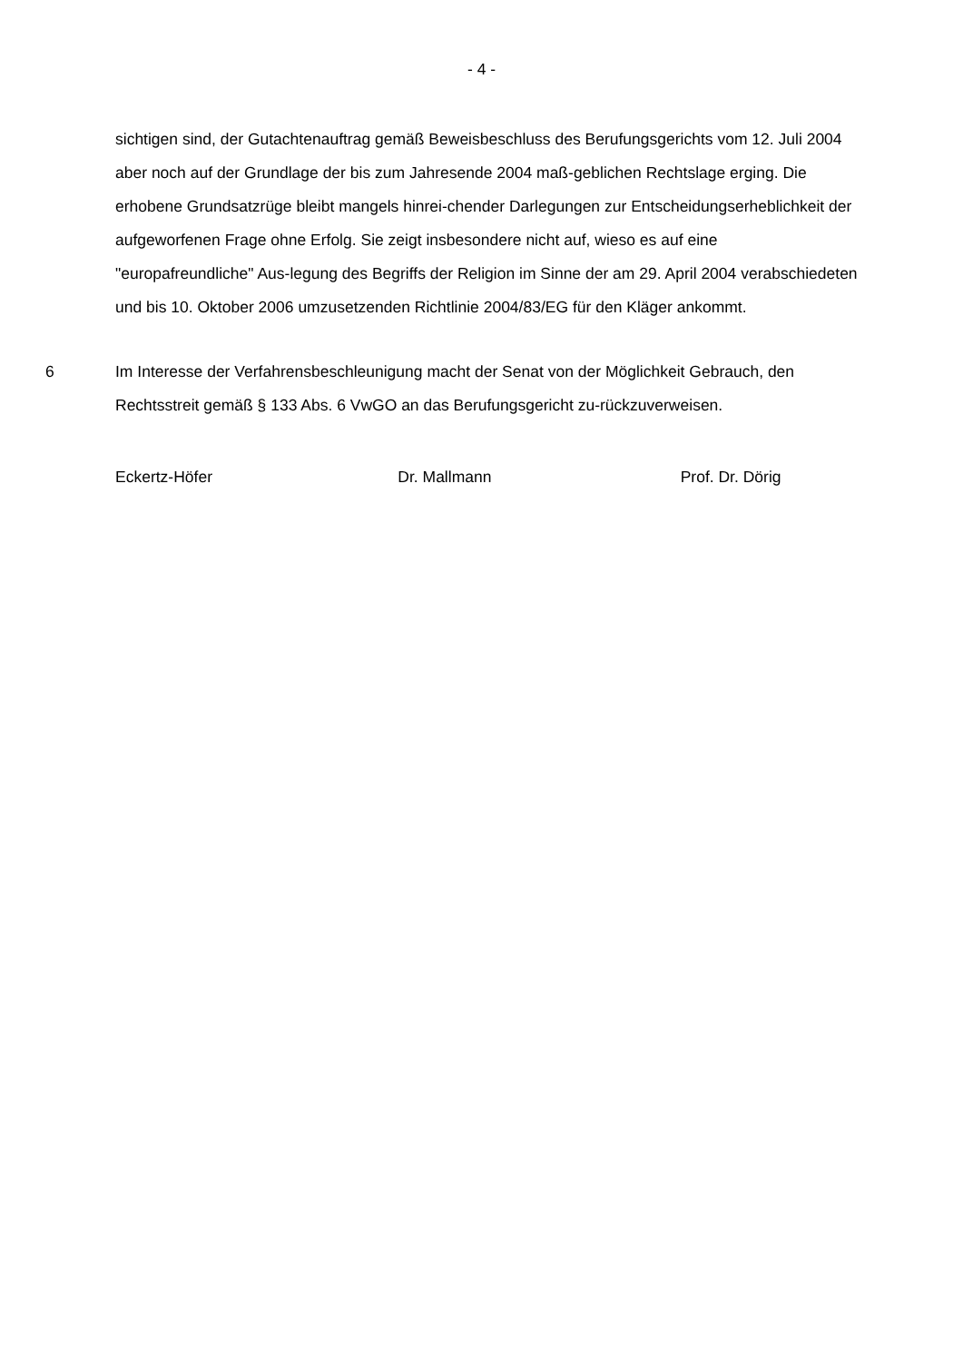- 4 -
sichtigen sind, der Gutachtenauftrag gemäß Beweisbeschluss des Berufungsgerichts vom 12. Juli 2004 aber noch auf der Grundlage der bis zum Jahresende 2004 maß-geblichen Rechtslage erging. Die erhobene Grundsatzrüge bleibt mangels hinrei-chender Darlegungen zur Entscheidungserheblichkeit der aufgeworfenen Frage ohne Erfolg. Sie zeigt insbesondere nicht auf, wieso es auf eine "europafreundliche" Aus-legung des Begriffs der Religion im Sinne der am 29. April 2004 verabschiedeten und bis 10. Oktober 2006 umzusetzenden Richtlinie 2004/83/EG für den Kläger ankommt.
6 Im Interesse der Verfahrensbeschleunigung macht der Senat von der Möglichkeit Gebrauch, den Rechtsstreit gemäß § 133 Abs. 6 VwGO an das Berufungsgericht zu-rückzuverweisen.
Eckertz-Höfer Dr. Mallmann Prof. Dr. Dörig